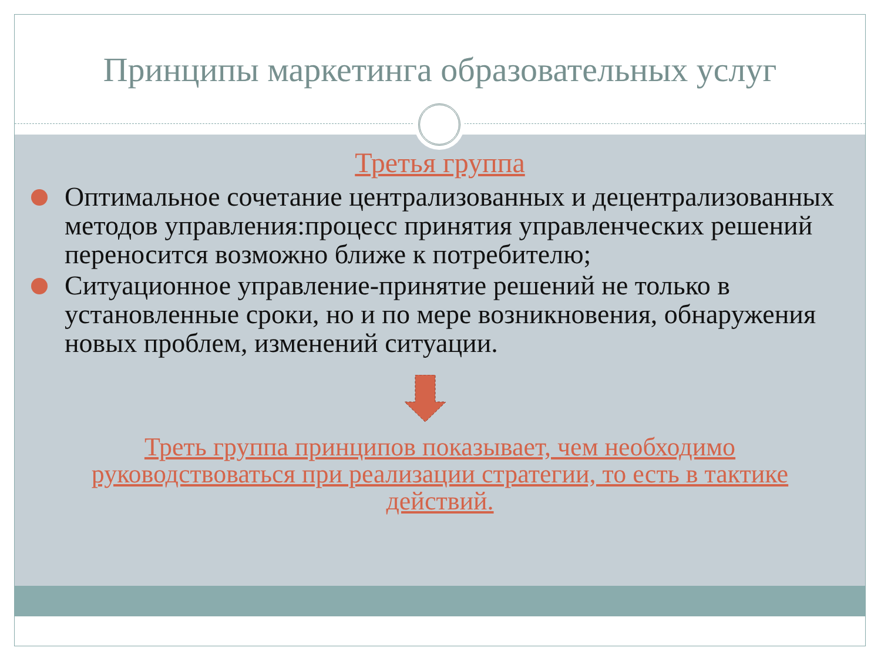Принципы маркетинга образовательных услуг
Третья группа
Оптимальное сочетание централизованных и децентрализованных методов управления:процесс принятия управленческих решений переносится возможно ближе к потребителю;
Ситуационное управление-принятие решений не только в установленные сроки, но и по мере возникновения, обнаружения новых проблем, изменений ситуации.
Треть группа принципов показывает, чем необходимо руководствоваться при реализации стратегии, то есть в тактике действий.